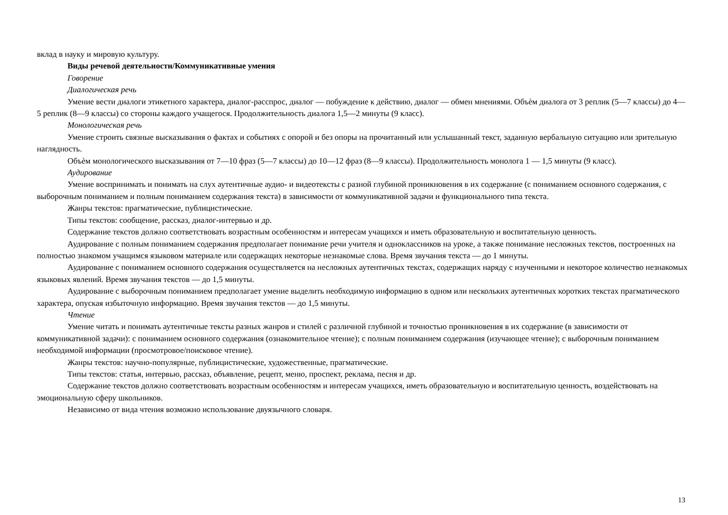вклад в науку и мировую культуру.
Виды речевой деятельности/Коммуникативные умения
Говорение
Диалогическая речь
Умение вести диалоги этикетного характера, диалог-расспрос, диалог — побуждение к действию, диалог — обмен мнениями. Объѐм диалога от 3 реплик (5—7 классы) до 4—5 реплик (8—9 классы) со стороны каждого учащегося. Продолжительность диалога 1,5—2 минуты (9 класс).
Монологическая речь
Умение строить связные высказывания о фактах и событиях с опорой и без опоры на прочитанный или услышанный текст, заданную вербальную ситуацию или зрительную наглядность.
Объѐм монологического высказывания от 7—10 фраз (5—7 классы) до 10—12 фраз (8—9 классы). Продолжительность монолога 1 — 1,5 минуты (9 класс).
Аудирование
Умение воспринимать и понимать на слух аутентичные аудио- и видеотексты с разной глубиной проникновения в их содержание (с пониманием основного содержания, с выборочным пониманием и полным пониманием содержания текста) в зависимости от коммуникативной задачи и функционального типа текста.
Жанры текстов: прагматические, публицистические.
Типы текстов: сообщение, рассказ, диалог-интервью и др.
Содержание текстов должно соответствовать возрастным особенностям и интересам учащихся и иметь образовательную и воспитательную ценность.
Аудирование с полным пониманием содержания предполагает понимание речи учителя и одноклассников на уроке, а также понимание несложных текстов, построенных на полностью знакомом учащимся языковом материале или содержащих некоторые незнакомые слова. Время звучания текста — до 1 минуты.
Аудирование с пониманием основного содержания осуществляется на несложных аутентичных текстах, содержащих наряду с изученными и некоторое количество незнакомых языковых явлений. Время звучания текстов — до 1,5 минуты.
Аудирование с выборочным пониманием предполагает умение выделить необходимую информацию в одном или нескольких аутентичных коротких текстах прагматического характера, опуская избыточную информацию. Время звучания текстов — до 1,5 минуты.
Чтение
Умение читать и понимать аутентичные тексты разных жанров и стилей с различной глубиной и точностью проникновения в их содержание (в зависимости от коммуникативной задачи): с пониманием основного содержания (ознакомительное чтение); с полным пониманием содержания (изучающее чтение); с выборочным пониманием необходимой информации (просмотровое/поисковое чтение).
Жанры текстов: научно-популярные, публицистические, художественные, прагматические.
Типы текстов: статья, интервью, рассказ, объявление, рецепт, меню, проспект, реклама, песня и др.
Содержание текстов должно соответствовать возрастным особенностям и интересам учащихся, иметь образовательную и воспитательную ценность, воздействовать на эмоциональную сферу школьников.
Независимо от вида чтения возможно использование двуязычного словаря.
13